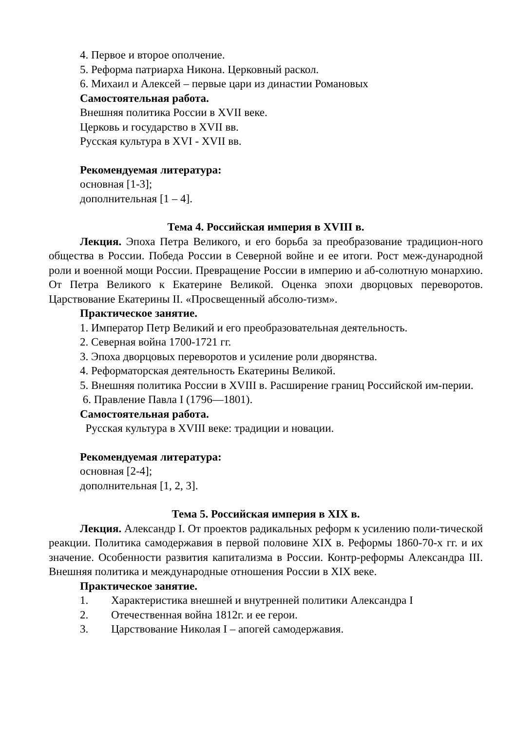4. Первое и второе ополчение.
5. Реформа патриарха Никона. Церковный раскол.
6. Михаил и Алексей – первые цари из династии Романовых
Самостоятельная работа.
Внешняя политика России в XVII веке.
Церковь и государство в XVII вв.
Русская культура в XVI - XVII вв.
Рекомендуемая литература:
основная [1-3];
дополнительная [1 – 4].
Тема 4. Российская империя в XVIII в.
Лекция. Эпоха Петра Великого, и его борьба за преобразование традицион-ного общества в России. Победа России в Северной войне и ее итоги. Рост меж-дународной роли и военной мощи России. Превращение России в империю и аб-солютную монархию. От Петра Великого к Екатерине Великой. Оценка эпохи дворцовых переворотов. Царствование Екатерины II. «Просвещенный абсолю-тизм».
Практическое занятие.
1. Император Петр Великий и его преобразовательная деятельность.
2. Северная война 1700-1721 гг.
3. Эпоха дворцовых переворотов и усиление роли дворянства.
4. Реформаторская деятельность Екатерины Великой.
5. Внешняя политика России в XVIII в. Расширение границ Российской им-перии.
6. Правление Павла I (1796—1801).
Самостоятельная работа.
Русская культура в XVIII веке: традиции и новации.
Рекомендуемая литература:
основная [2-4];
дополнительная [1, 2, 3].
Тема 5. Российская империя в XIX в.
Лекция. Александр I. От проектов радикальных реформ к усилению поли-тической реакции. Политика самодержавия в первой половине XIX в. Реформы 1860-70-х гг. и их значение. Особенности развития капитализма в России. Контр-реформы Александра III. Внешняя политика и международные отношения России в XIX веке.
Практическое занятие.
1. Характеристика внешней и внутренней политики Александра I
2. Отечественная война 1812г. и ее герои.
3. Царствование Николая I – апогей самодержавия.